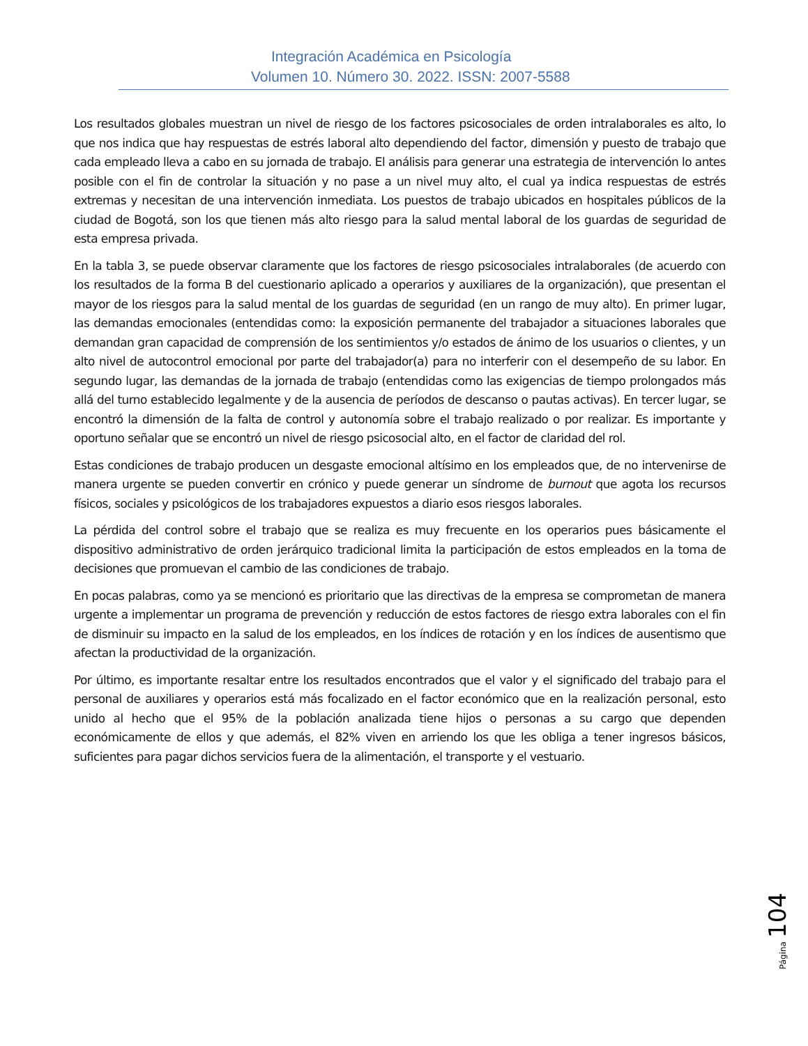Integración Académica en Psicología
Volumen 10. Número 30. 2022. ISSN: 2007-5588
Los resultados globales muestran un nivel de riesgo de los factores psicosociales de orden intralaborales es alto, lo que nos indica que hay respuestas de estrés laboral alto dependiendo del factor, dimensión y puesto de trabajo que cada empleado lleva a cabo en su jornada de trabajo. El análisis para generar una estrategia de intervención lo antes posible con el fin de controlar la situación y no pase a un nivel muy alto, el cual ya indica respuestas de estrés extremas y necesitan de una intervención inmediata. Los puestos de trabajo ubicados en hospitales públicos de la ciudad de Bogotá, son los que tienen más alto riesgo para la salud mental laboral de los guardas de seguridad de esta empresa privada.
En la tabla 3, se puede observar claramente que los factores de riesgo psicosociales intralaborales (de acuerdo con los resultados de la forma B del cuestionario aplicado a operarios y auxiliares de la organización), que presentan el mayor de los riesgos para la salud mental de los guardas de seguridad (en un rango de muy alto). En primer lugar, las demandas emocionales (entendidas como: la exposición permanente del trabajador a situaciones laborales que demandan gran capacidad de comprensión de los sentimientos y/o estados de ánimo de los usuarios o clientes, y un alto nivel de autocontrol emocional por parte del trabajador(a) para no interferir con el desempeño de su labor. En segundo lugar, las demandas de la jornada de trabajo (entendidas como las exigencias de tiempo prolongados más allá del turno establecido legalmente y de la ausencia de períodos de descanso o pautas activas). En tercer lugar, se encontró la dimensión de la falta de control y autonomía sobre el trabajo realizado o por realizar. Es importante y oportuno señalar que se encontró un nivel de riesgo psicosocial alto, en el factor de claridad del rol.
Estas condiciones de trabajo producen un desgaste emocional altísimo en los empleados que, de no intervenirse de manera urgente se pueden convertir en crónico y puede generar un síndrome de burnout que agota los recursos físicos, sociales y psicológicos de los trabajadores expuestos a diario esos riesgos laborales.
La pérdida del control sobre el trabajo que se realiza es muy frecuente en los operarios pues básicamente el dispositivo administrativo de orden jerárquico tradicional limita la participación de estos empleados en la toma de decisiones que promuevan el cambio de las condiciones de trabajo.
En pocas palabras, como ya se mencionó es prioritario que las directivas de la empresa se comprometan de manera urgente a implementar un programa de prevención y reducción de estos factores de riesgo extra laborales con el fin de disminuir su impacto en la salud de los empleados, en los índices de rotación y en los índices de ausentismo que afectan la productividad de la organización.
Por último, es importante resaltar entre los resultados encontrados que el valor y el significado del trabajo para el personal de auxiliares y operarios está más focalizado en el factor económico que en la realización personal, esto unido al hecho que el 95% de la población analizada tiene hijos o personas a su cargo que dependen económicamente de ellos y que además, el 82% viven en arriendo los que les obliga a tener ingresos básicos, suficientes para pagar dichos servicios fuera de la alimentación, el transporte y el vestuario.
Página 104